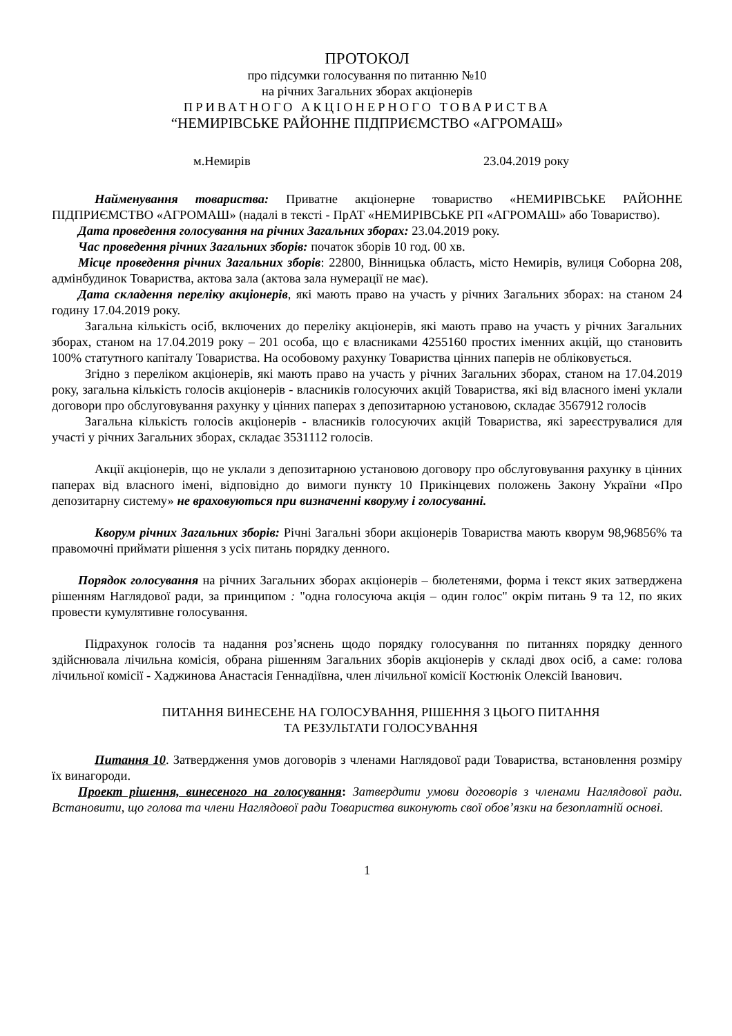ПРОТОКОЛ
про підсумки голосування по питанню №10
на річних Загальних зборах акціонерів
ПРИВАТНОГО АКЦІОНЕРНОГО ТОВАРИСТВА
“НЕМИРІВСЬКЕ РАЙОННЕ ПІДПРИЄМСТВО «АГРОМАШ»
м.Немирів 23.04.2019 року
Найменування товариства: Приватне акціонерне товариство «НЕМИРІВСЬКЕ РАЙОННЕ ПІДПРИЄМСТВО «АГРОМАШ» (надалі в тексті - ПрАТ «НЕМИРІВСЬКЕ РП «АГРОМАШ» або Товариство).
Дата проведення голосування на річних Загальних зборах: 23.04.2019 року.
Час проведення річних Загальних зборів: початок зборів 10 год. 00 хв.
Місце проведення річних Загальних зборів: 22800, Вінницька область, місто Немирів, вулиця Соборна 208, адмінбудинок Товариства, актова зала (актова зала нумерації не має).
Дата складення переліку акціонерів, які мають право на участь у річних Загальних зборах: на станом 24 годину 17.04.2019 року.
Загальна кількість осіб, включених до переліку акціонерів, які мають право на участь у річних Загальних зборах, станом на 17.04.2019 року – 201 особа, що є власниками 4255160 простих іменних акцій, що становить 100% статутного капіталу Товариства. На особовому рахунку Товариства цінних паперів не обліковується.
Згідно з переліком акціонерів, які мають право на участь у річних Загальних зборах, станом на 17.04.2019 року, загальна кількість голосів акціонерів - власників голосуючих акцій Товариства, які від власного імені уклали договори про обслуговування рахунку у цінних паперах з депозитарною установою, складає 3567912 голосів
Загальна кількість голосів акціонерів - власників голосуючих акцій Товариства, які зареєструвалися для участі у річних Загальних зборах, складає 3531112 голосів.
Акції акціонерів, що не уклали з депозитарною установою договору про обслуговування рахунку в цінних паперах від власного імені, відповідно до вимоги пункту 10 Прикінцевих положень Закону України «Про депозитарну систему» не враховуються при визначенні кворуму і голосуванні.
Кворум річних Загальних зборів: Річні Загальні збори акціонерів Товариства мають кворум 98,96856% та правомочні приймати рішення з усіх питань порядку денного.
Порядок голосування на річних Загальних зборах акціонерів – бюлетенями, форма і текст яких затверджена рішенням Наглядової ради, за принципом : "одна голосуюча акція – один голос" окрім питань 9 та 12, по яких провести кумулятивне голосування.
Підрахунок голосів та надання роз’яснень щодо порядку голосування по питаннях порядку денного здійснювала лічильна комісія, обрана рішенням Загальних зборів акціонерів у складі двох осіб, а саме: голова лічильної комісії - Хаджинова Анастасія Геннадіївна, член лічильної комісії Костюнік Олексій Іванович.
ПИТАННЯ ВИНЕСЕНЕ НА ГОЛОСУВАННЯ, РІШЕННЯ З ЦЬОГО ПИТАННЯ
ТА РЕЗУЛЬТАТИ ГОЛОСУВАННЯ
Питання 10. Затвердження умов договорів з членами Наглядової ради Товариства, встановлення розміру їх винагороди.
Проект рішення, винесеного на голосування: Затвердити умови договорів з членами Наглядової ради. Встановити, що голова та члени Наглядової ради Товариства виконують свої обов’язки на безоплатній основі.
1